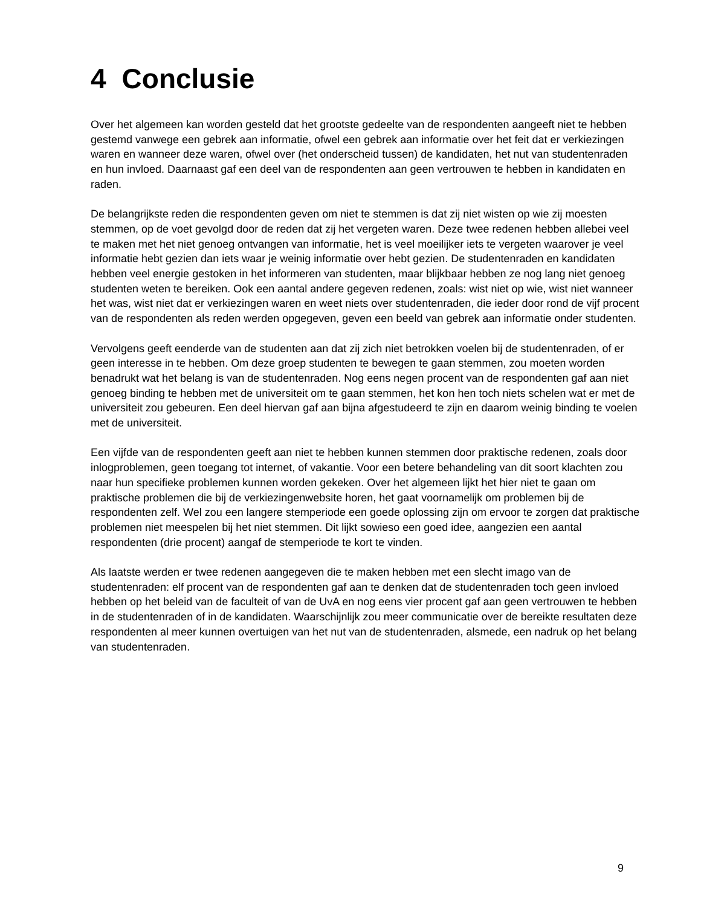4 Conclusie
Over het algemeen kan worden gesteld dat het grootste gedeelte van de respondenten aangeeft niet te hebben gestemd vanwege een gebrek aan informatie, ofwel een gebrek aan informatie over het feit dat er verkiezingen waren en wanneer deze waren, ofwel over (het onderscheid tussen) de kandidaten, het nut van studentenraden en hun invloed. Daarnaast gaf een deel van de respondenten aan geen vertrouwen te hebben in kandidaten en raden.
De belangrijkste reden die respondenten geven om niet te stemmen is dat zij niet wisten op wie zij moesten stemmen, op de voet gevolgd door de reden dat zij het vergeten waren. Deze twee redenen hebben allebei veel te maken met het niet genoeg ontvangen van informatie, het is veel moeilijker iets te vergeten waarover je veel informatie hebt gezien dan iets waar je weinig informatie over hebt gezien. De studentenraden en kandidaten hebben veel energie gestoken in het informeren van studenten, maar blijkbaar hebben ze nog lang niet genoeg studenten weten te bereiken. Ook een aantal andere gegeven redenen, zoals: wist niet op wie, wist niet wanneer het was, wist niet dat er verkiezingen waren en weet niets over studentenraden, die ieder door rond de vijf procent van de respondenten als reden werden opgegeven, geven een beeld van gebrek aan informatie onder studenten.
Vervolgens geeft eenderde van de studenten aan dat zij zich niet betrokken voelen bij de studentenraden, of er geen interesse in te hebben. Om deze groep studenten te bewegen te gaan stemmen, zou moeten worden benadrukt wat het belang is van de studentenraden. Nog eens negen procent van de respondenten gaf aan niet genoeg binding te hebben met de universiteit om te gaan stemmen, het kon hen toch niets schelen wat er met de universiteit zou gebeuren. Een deel hiervan gaf aan bijna afgestudeerd te zijn en daarom weinig binding te voelen met de universiteit.
Een vijfde van de respondenten geeft aan niet te hebben kunnen stemmen door praktische redenen, zoals door inlogproblemen, geen toegang tot internet, of vakantie. Voor een betere behandeling van dit soort klachten zou naar hun specifieke problemen kunnen worden gekeken. Over het algemeen lijkt het hier niet te gaan om praktische problemen die bij de verkiezingenwebsite horen, het gaat voornamelijk om problemen bij de respondenten zelf. Wel zou een langere stemperiode een goede oplossing zijn om ervoor te zorgen dat praktische problemen niet meespelen bij het niet stemmen. Dit lijkt sowieso een goed idee, aangezien een aantal respondenten (drie procent) aangaf de stemperiode te kort te vinden.
Als laatste werden er twee redenen aangegeven die te maken hebben met een slecht imago van de studentenraden: elf procent van de respondenten gaf aan te denken dat de studentenraden toch geen invloed hebben op het beleid van de faculteit of van de UvA en nog eens vier procent gaf aan geen vertrouwen te hebben in de studentenraden of in de kandidaten. Waarschijnlijk zou meer communicatie over de bereikte resultaten deze respondenten al meer kunnen overtuigen van het nut van de studentenraden, alsmede, een nadruk op het belang van studentenraden.
9